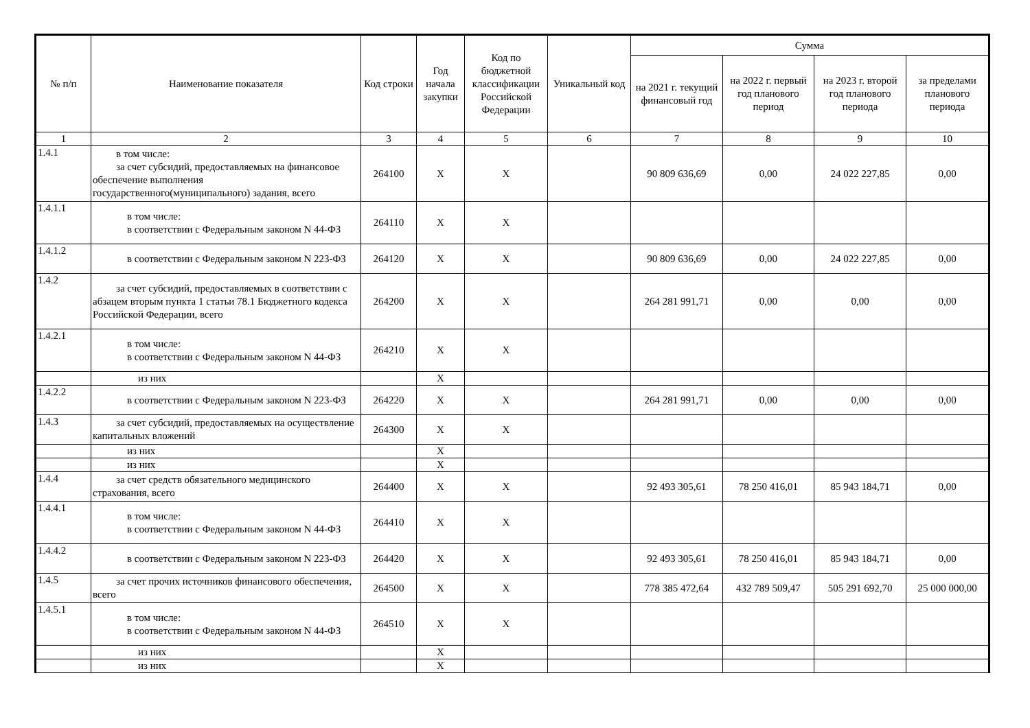| № п/п | Наименование показателя | Код строки | Год начала закупки | Код по бюджетной классификации Российской Федерации | Уникальный код | Сумма | | | |
| --- | --- | --- | --- | --- | --- | --- | --- | --- | --- |
| | | | | | | на 2021 г. текущий финансовый год | на 2022 г. первый год планового период | на 2023 г. второй год планового периода | за пределами планового периода |
| 1 | 2 | 3 | 4 | 5 | 6 | 7 | 8 | 9 | 10 |
| 1.4.1 | в том числе: за счет субсидий, предоставляемых на финансовое обеспечение выполнения государственного(муниципального) задания, всего | 264100 | X | X | | 90 809 636,69 | 0,00 | 24 022 227,85 | 0,00 |
| 1.4.1.1 | в том числе: в соответствии с Федеральным законом N 44- ФЗ | 264110 | X | X | | | | | |
| 1.4.1.2 | в соответствии с Федеральным законом N 223-ФЗ | 264120 | X | X | | 90 809 636,69 | 0,00 | 24 022 227,85 | 0,00 |
| 1.4.2 | за счет субсидий, предоставляемых в соответствии с абзацем вторым пункта 1 статьи 78.1 Бюджетного кодекса Российской Федерации, всего | 264200 | X | X | | 264 281 991,71 | 0,00 | 0,00 | 0,00 |
| 1.4.2.1 | в том числе: в соответствии с Федеральным законом N 44- ФЗ | 264210 | X | X | | | | | |
| | из них | | X | | | | | | |
| 1.4.2.2 | в соответствии с Федеральным законом N 223-ФЗ | 264220 | X | X | | 264 281 991,71 | 0,00 | 0,00 | 0,00 |
| 1.4.3 | за счет субсидий, предоставляемых на осуществление капитальных вложений | 264300 | X | X | | | | | |
| | из них | | X | | | | | | |
| | из них | | X | | | | | | |
| 1.4.4 | за счет средств обязательного медицинского страхования, всего | 264400 | X | X | | 92 493 305,61 | 78 250 416,01 | 85 943 184,71 | 0,00 |
| 1.4.4.1 | в том числе: в соответствии с Федеральным законом N 44- ФЗ | 264410 | X | X | | | | | |
| 1.4.4.2 | в соответствии с Федеральным законом N 223-ФЗ | 264420 | X | X | | 92 493 305,61 | 78 250 416,01 | 85 943 184,71 | 0,00 |
| 1.4.5 | за счет прочих источников финансового обеспечения, всего | 264500 | X | X | | 778 385 472,64 | 432 789 509,47 | 505 291 692,70 | 25 000 000,00 |
| 1.4.5.1 | в том числе: в соответствии с Федеральным законом N 44- ФЗ | 264510 | X | X | | | | | |
| | из них | | X | | | | | | |
| | из них | | X | | | | | | |